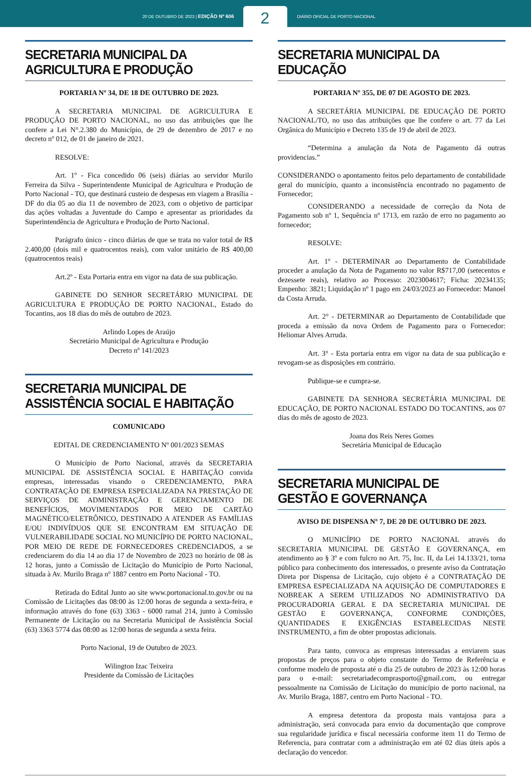20 DE OUTUBRO DE 2023 | EDIÇÃO Nº 606
2
DIÁRIO OFICIAL DE PORTO NACIONAL
SECRETARIA MUNICIPAL DA
AGRICULTURA E PRODUÇÃO
PORTARIA Nº 34, DE 18 DE OUTUBRO DE 2023.
A SECRETARIA MUNICIPAL DE AGRICULTURA E PRODUÇÃO DE PORTO NACIONAL, no uso das atribuições que lhe confere a Lei N°.2.380 do Município, de 29 de dezembro de 2017 e no decreto nº 012, de 01 de janeiro de 2021.
RESOLVE:
Art. 1º - Fica concedido 06 (seis) diárias ao servidor Murilo Ferreira da Silva - Superintendente Municipal de Agricultura e Produção de Porto Nacional - TO, que destinará custeio de despesas em viagem a Brasília - DF do dia 05 ao dia 11 de novembro de 2023, com o objetivo de participar das ações voltadas a Juventude do Campo e apresentar as prioridades da Superintendência de Agricultura e Produção de Porto Nacional.
Parágrafo único - cinco diárias de que se trata no valor total de R$ 2.400,00 (dois mil e quatrocentos reais), com valor unitário de R$ 400,00 (quatrocentos reais)
Art.2º - Esta Portaria entra em vigor na data de sua publicação.
GABINETE DO SENHOR SECRETÁRIO MUNICIPAL DE AGRICULTURA E PRODUÇÃO DE PORTO NACIONAL, Estado do Tocantins, aos 18 dias do mês de outubro de 2023.
Arlindo Lopes de Araújo
Secretário Municipal de Agricultura e Produção
Decreto nº 141/2023
SECRETARIA MUNICIPAL DE
ASSISTÊNCIA SOCIAL E HABITAÇÃO
COMUNICADO
EDITAL DE CREDENCIAMENTO Nº 001/2023 SEMAS
O Município de Porto Nacional, através da SECRETARIA MUNICIPAL DE ASSISTÊNCIA SOCIAL E HABITAÇÃO convida empresas, interessadas visando o CREDENCIAMENTO, PARA CONTRATAÇÃO DE EMPRESA ESPECIALIZADA NA PRESTAÇÃO DE SERVIÇOS DE ADMINISTRAÇÃO E GERENCIAMENTO DE BENEFÍCIOS, MOVIMENTADOS POR MEIO DE CARTÃO MAGNÉTICO/ELETRÔNICO, DESTINADO A ATENDER AS FAMÍLIAS E/OU INDIVÍDUOS QUE SE ENCONTRAM EM SITUAÇÃO DE VULNERABILIDADE SOCIAL NO MUNICÍPIO DE PORTO NACIONAL, POR MEIO DE REDE DE FORNECEDORES CREDENCIADOS, a se credenciarem do dia 14 ao dia 17 de Novembro de 2023 no horário de 08 às 12 horas, junto a Comissão de Licitação do Município de Porto Nacional, situada à Av. Murilo Braga nº 1887 centro em Porto Nacional - TO.
Retirada do Edital Junto ao site www.portonacional.to.gov.br ou na Comissão de Licitações das 08:00 às 12:00 horas de segunda a sexta-feira, e informação através do fone (63) 3363 - 6000 ramal 214, junto à Comissão Permanente de Licitação ou na Secretaria Municipal de Assistência Social (63) 3363 5774 das 08:00 as 12:00 horas de segunda a sexta feira.
Porto Nacional, 19 de Outubro de 2023.
Wilington Izac Teixeira
Presidente da Comissão de Licitações
SECRETARIA MUNICIPAL DA EDUCAÇÃO
PORTARIA Nº 355, DE 07 DE AGOSTO DE 2023.
A SECRETÁRIA MUNICIPAL DE EDUCAÇÃO DE PORTO NACIONAL/TO, no uso das atribuições que lhe confere o art. 77 da Lei Orgânica do Município e Decreto 135 de 19 de abril de 2023.
“Determina a anulação da Nota de Pagamento dá outras providencias.”
CONSIDERANDO o apontamento feitos pelo departamento de contabilidade geral do município, quanto a inconsistência encontrado no pagamento de Fornecedor;
CONSIDERANDO a necessidade de correção da Nota de Pagamento sob nº 1, Sequência nº 1713, em razão de erro no pagamento ao fornecedor;
RESOLVE:
Art. 1º - DETERMINAR ao Departamento de Contabilidade proceder a anulação da Nota de Pagamento no valor R$717,00 (setecentos e dezessete reais), relativo ao Processo: 2023004617; Ficha: 20234135; Empenho: 3821; Liquidação nº 1 pago em 24/03/2023 ao Fornecedor: Manoel da Costa Arruda.
Art. 2° - DETERMINAR ao Departamento de Contabilidade que proceda a emissão da nova Ordem de Pagamento para o Fornecedor: Heliomar Alves Arruda.
Art. 3° - Esta portaria entra em vigor na data de sua publicação e revogam-se as disposições em contrário.
Publique-se e cumpra-se.
GABINETE DA SENHORA SECRETÁRIA MUNICIPAL DE EDUCAÇÃO, DE PORTO NACIONAL ESTADO DO TOCANTINS, aos 07 dias do mês de agosto de 2023.
Joana dos Reis Neres Gomes
Secretária Municipal de Educação
SECRETARIA MUNICIPAL DE
GESTÃO E GOVERNANÇA
AVISO DE DISPENSA Nº 7, DE 20 DE OUTUBRO DE 2023.
O MUNICÍPIO DE PORTO NACIONAL através do SECRETARIA MUNICIPAL DE GESTÃO E GOVERNANÇA, em atendimento ao § 3º e com fulcro no Art. 75, Inc. II, da Lei 14.133/21, torna público para conhecimento dos interessados, o presente aviso da Contratação Direta por Dispensa de Licitação, cujo objeto é a CONTRATAÇÃO DE EMPRESA ESPECIALIZADA NA AQUISIÇÃO DE COMPUTADORES E NOBREAK A SEREM UTILIZADOS NO ADMINISTRATIVO DA PROCURADORIA GERAL E DA SECRETARIA MUNICIPAL DE GESTÃO E GOVERNANÇA, CONFORME CONDIÇÕES, QUANTIDADES E EXIGÊNCIAS ESTABELECIDAS NESTE INSTRUMENTO, a fim de obter propostas adicionais.
Para tanto, convoca as empresas interessadas a enviarem suas propostas de preços para o objeto constante do Termo de Referência e conforme modelo de proposta até o dia 25 de outubro de 2023 às 12:00 horas para o e-mail: secretariadecomprasporto@gmail.com, ou entregar pessoalmente na Comissão de Licitação do município de porto nacional, na Av. Murilo Braga, 1887, centro em Porto Nacional - TO.
A empresa detentora da proposta mais vantajosa para a administração, será convocada para envio da documentação que comprove sua regularidade jurídica e fiscal necessária conforme item 11 do Termo de Referencia, para contratar com a administração em até 02 dias úteis após a declaração do vencedor.